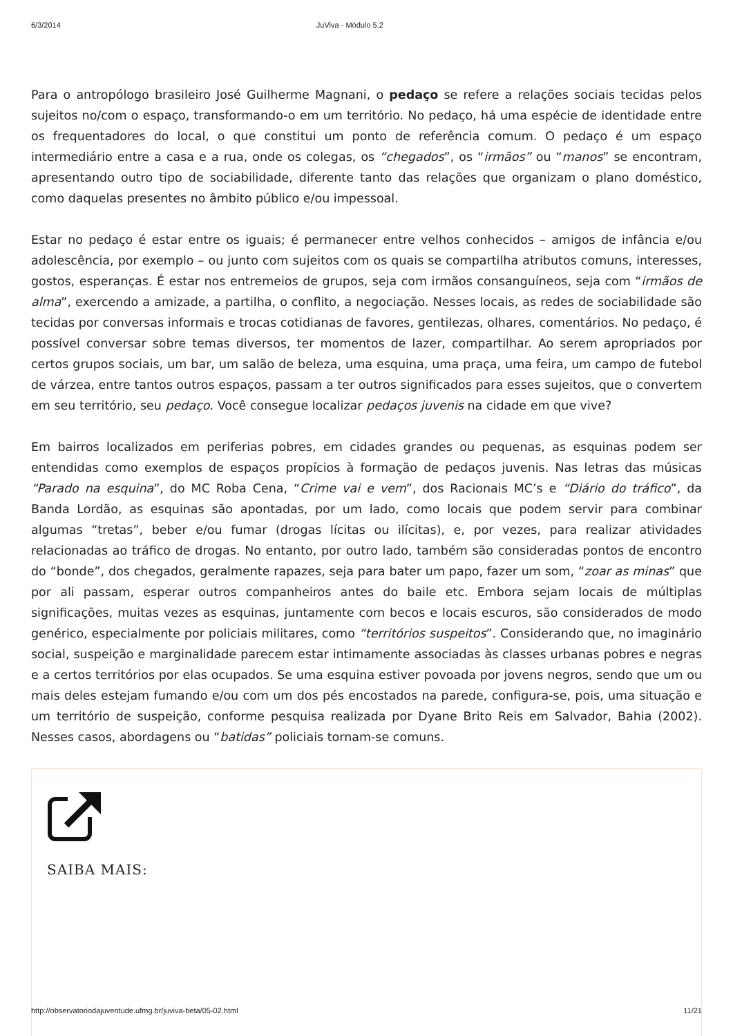6/3/2014 JuViva - Módulo 5.2
Para o antropólogo brasileiro José Guilherme Magnani, o pedaço se refere a relações sociais tecidas pelos sujeitos no/com o espaço, transformando-o em um território. No pedaço, há uma espécie de identidade entre os frequentadores do local, o que constitui um ponto de referência comum. O pedaço é um espaço intermediário entre a casa e a rua, onde os colegas, os “chegados”, os “irmãos” ou “manos” se encontram, apresentando outro tipo de sociabilidade, diferente tanto das relações que organizam o plano doméstico, como daquelas presentes no âmbito público e/ou impessoal.
Estar no pedaço é estar entre os iguais; é permanecer entre velhos conhecidos – amigos de infância e/ou adolescência, por exemplo – ou junto com sujeitos com os quais se compartilha atributos comuns, interesses, gostos, esperanças. É estar nos entremeios de grupos, seja com irmãos consanguíneos, seja com “irmãos de alma”, exercendo a amizade, a partilha, o conflito, a negociação. Nesses locais, as redes de sociabilidade são tecidas por conversas informais e trocas cotidianas de favores, gentilezas, olhares, comentários. No pedaço, é possível conversar sobre temas diversos, ter momentos de lazer, compartilhar. Ao serem apropriados por certos grupos sociais, um bar, um salão de beleza, uma esquina, uma praça, uma feira, um campo de futebol de várzea, entre tantos outros espaços, passam a ter outros significados para esses sujeitos, que o convertem em seu território, seu pedaço. Você consegue localizar pedaços juvenis na cidade em que vive?
Em bairros localizados em periferias pobres, em cidades grandes ou pequenas, as esquinas podem ser entendidas como exemplos de espaços propícios à formação de pedaços juvenis. Nas letras das músicas “Parado na esquina”, do MC Roba Cena, “Crime vai e vem”, dos Racionais MC’s e “Diário do tráfico”, da Banda Lordão, as esquinas são apontadas, por um lado, como locais que podem servir para combinar algumas “tretas”, beber e/ou fumar (drogas lícitas ou ilícitas), e, por vezes, para realizar atividades relacionadas ao tráfico de drogas. No entanto, por outro lado, também são consideradas pontos de encontro do “bonde”, dos chegados, geralmente rapazes, seja para bater um papo, fazer um som, “zoar as minas” que por ali passam, esperar outros companheiros antes do baile etc. Embora sejam locais de múltiplas significações, muitas vezes as esquinas, juntamente com becos e locais escuros, são considerados de modo genérico, especialmente por policiais militares, como “territórios suspeitos”. Considerando que, no imaginário social, suspeição e marginalidade parecem estar intimamente associadas às classes urbanas pobres e negras e a certos territórios por elas ocupados. Se uma esquina estiver povoada por jovens negros, sendo que um ou mais deles estejam fumando e/ou com um dos pés encostados na parede, configura-se, pois, uma situação e um território de suspeição, conforme pesquisa realizada por Dyane Brito Reis em Salvador, Bahia (2002). Nesses casos, abordagens ou “batidas” policiais tornam-se comuns.
SAIBA MAIS:
http://observatoriodajuventude.ufmg.br/juviva-beta/05-02.html 11/21